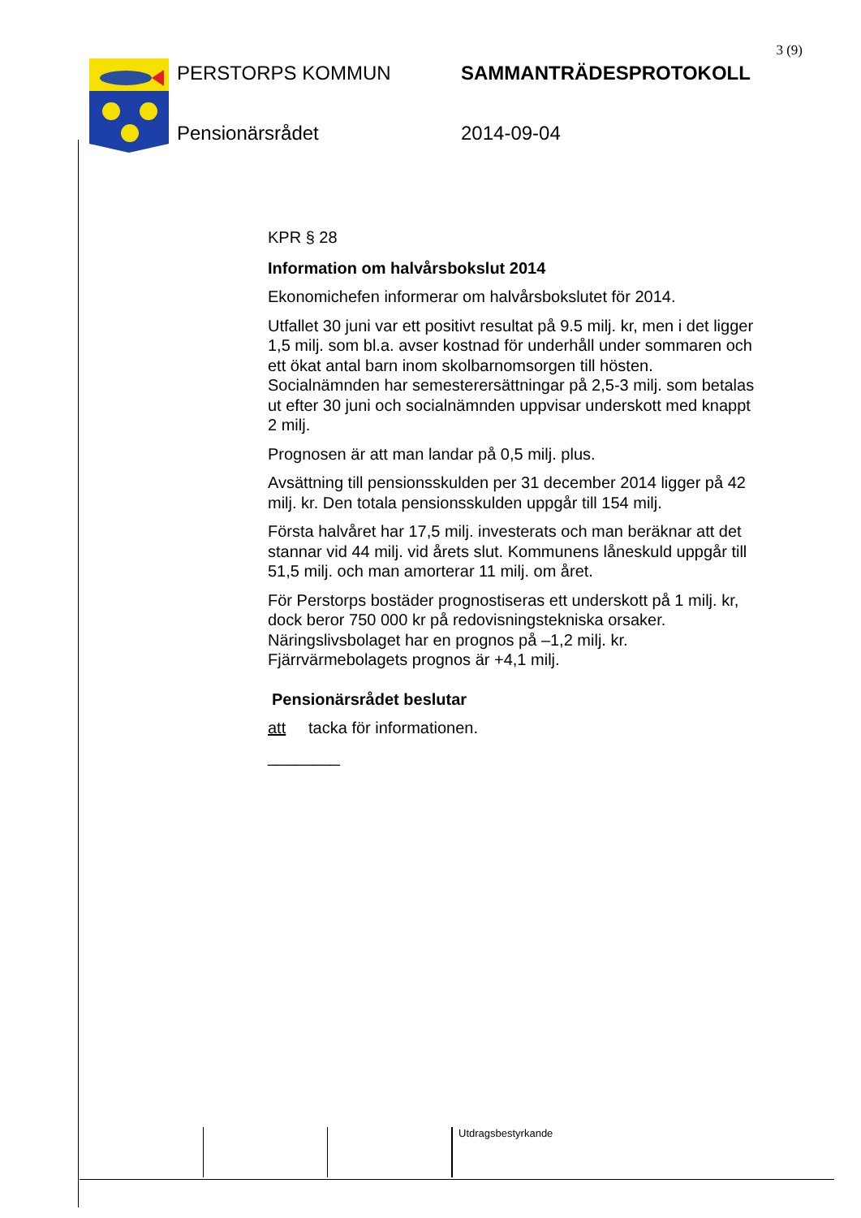3 (9)
PERSTORPS KOMMUN
SAMMANTRÄDESPROTOKOLL
Pensionärsrådet
2014-09-04
KPR § 28
Information om halvårsbokslut 2014
Ekonomichefen informerar om halvårsbokslutet för 2014.
Utfallet 30 juni var ett positivt resultat på 9.5 milj. kr, men i det ligger 1,5 milj. som bl.a. avser kostnad för underhåll under sommaren och ett ökat antal barn inom skolbarnomsorgen till hösten. Socialnämnden har semesterersättningar på 2,5-3 milj. som betalas ut efter 30 juni och socialnämnden uppvisar underskott med knappt 2 milj.
Prognosen är att man landar på 0,5 milj. plus.
Avsättning till pensionsskulden per 31 december 2014 ligger på 42 milj. kr. Den totala pensionsskulden uppgår till 154 milj.
Första halvåret har 17,5 milj. investerats och man beräknar att det stannar vid 44 milj. vid årets slut. Kommunens låneskuld uppgår till 51,5 milj. och man amorterar 11 milj. om året.
För Perstorps bostäder prognostiseras ett underskott på 1 milj. kr, dock beror 750 000 kr på redovisningstekniska orsaker.
Näringslivsbolaget har en prognos på –1,2 milj. kr.
Fjärrvärmebolagets prognos är +4,1 milj.
Pensionärsrådet beslutar
att tacka för informationen.
________
Utdragsbestyrkande